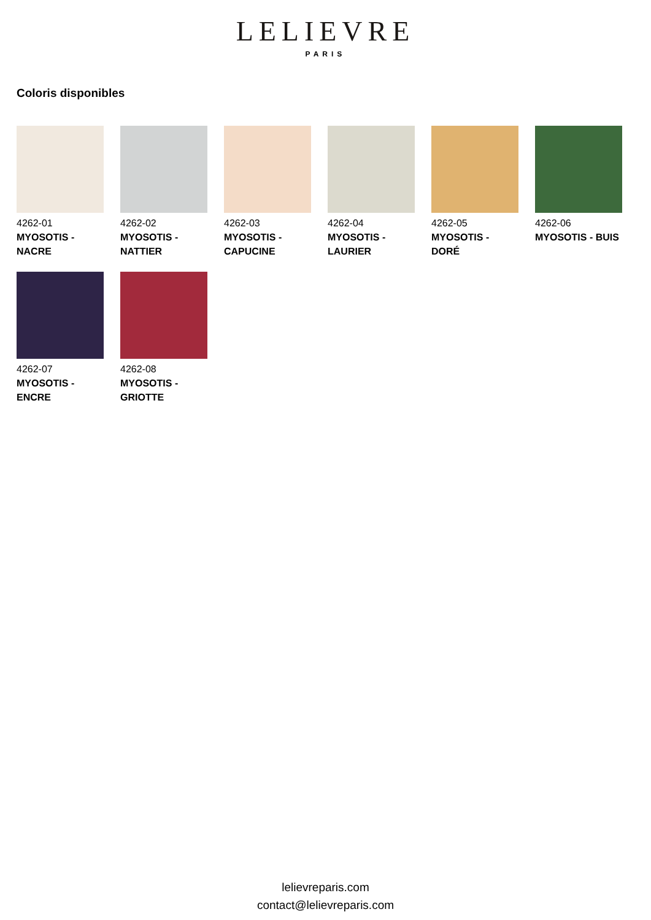LELIEVRE
PARIS
Coloris disponibles
4262-01
MYOSOTIS - NACRE
4262-02
MYOSOTIS - NATTIER
4262-03
MYOSOTIS - CAPUCINE
4262-04
MYOSOTIS - LAURIER
4262-05
MYOSOTIS - DORÉ
4262-06
MYOSOTIS - BUIS
4262-07
MYOSOTIS - ENCRE
4262-08
MYOSOTIS - GRIOTTE
lelievreparis.com
contact@lelievreparis.com